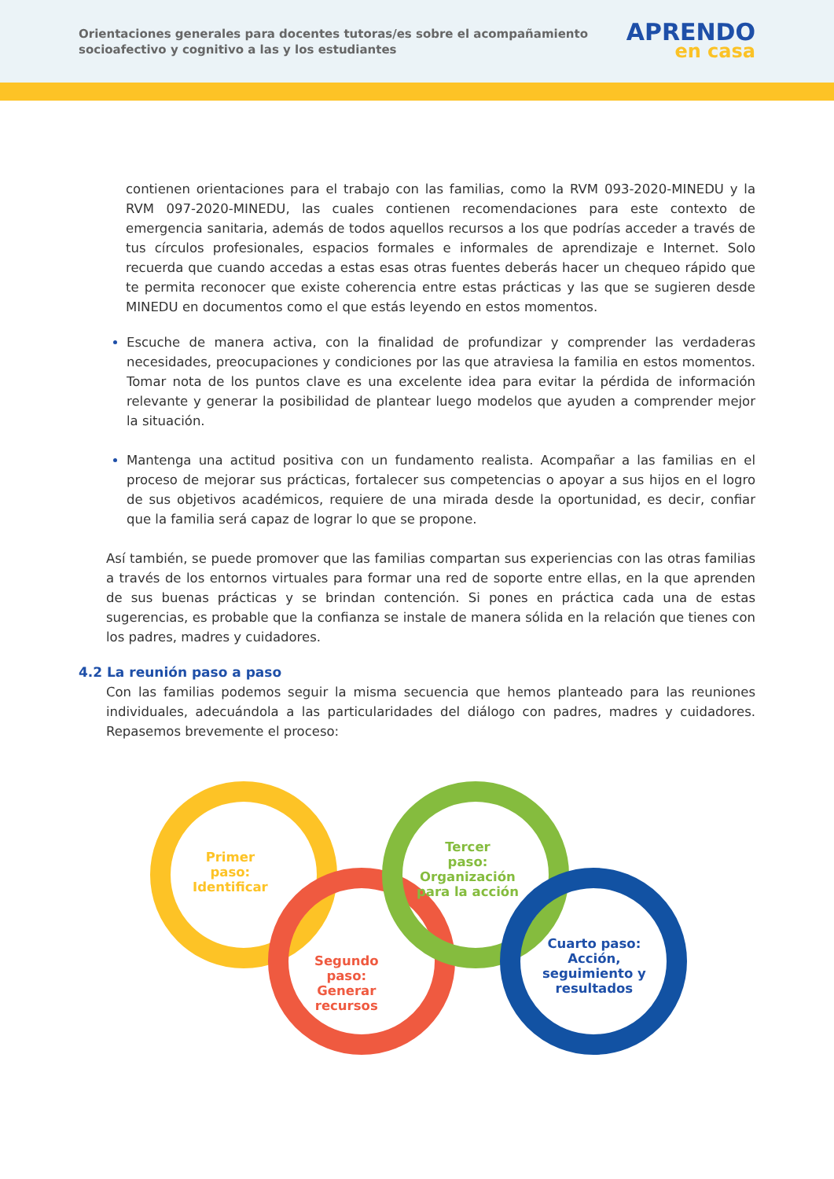Orientaciones generales para docentes tutoras/es sobre el acompañamiento
socioafectivo y cognitivo a las y los estudiantes
APRENDO
en casa
contienen orientaciones para el trabajo con las familias, como la RVM 093-2020-MINEDU y la RVM 097-2020-MINEDU, las cuales contienen recomendaciones para este contexto de emergencia sanitaria, además de todos aquellos recursos a los que podrías acceder a través de tus círculos profesionales, espacios formales e informales de aprendizaje e Internet. Solo recuerda que cuando accedas a estas esas otras fuentes deberás hacer un chequeo rápido que te permita reconocer que existe coherencia entre estas prácticas y las que se sugieren desde MINEDU en documentos como el que estás leyendo en estos momentos.
Escuche de manera activa, con la finalidad de profundizar y comprender las verdaderas necesidades, preocupaciones y condiciones por las que atraviesa la familia en estos momentos. Tomar nota de los puntos clave es una excelente idea para evitar la pérdida de información relevante y generar la posibilidad de plantear luego modelos que ayuden a comprender mejor la situación.
Mantenga una actitud positiva con un fundamento realista. Acompañar a las familias en el proceso de mejorar sus prácticas, fortalecer sus competencias o apoyar a sus hijos en el logro de sus objetivos académicos, requiere de una mirada desde la oportunidad, es decir, confiar que la familia será capaz de lograr lo que se propone.
Así también, se puede promover que las familias compartan sus experiencias con las otras familias a través de los entornos virtuales para formar una red de soporte entre ellas, en la que aprenden de sus buenas prácticas y se brindan contención. Si pones en práctica cada una de estas sugerencias, es probable que la confianza se instale de manera sólida en la relación que tienes con los padres, madres y cuidadores.
4.2 La reunión paso a paso
Con las familias podemos seguir la misma secuencia que hemos planteado para las reuniones individuales, adecuándola a las particularidades del diálogo con padres, madres y cuidadores. Repasemos brevemente el proceso:
Primer
paso:
Identificar
Segundo
paso:
Generar
recursos
Tercer
paso:
Organización
para la acción
Cuarto paso:
Acción,
seguimiento y
resultados